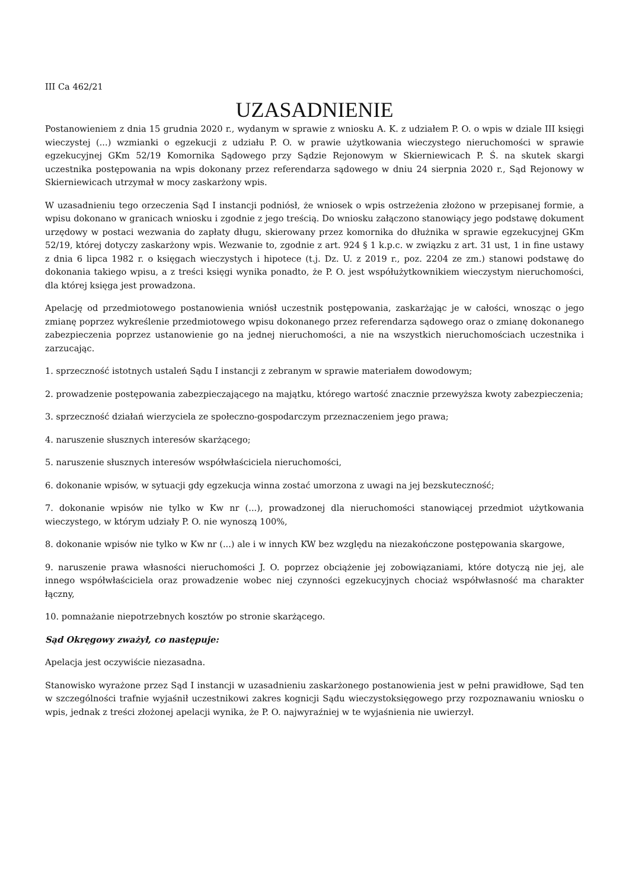III Ca 462/21
UZASADNIENIE
Postanowieniem z dnia 15 grudnia 2020 r., wydanym w sprawie z wniosku A. K. z udziałem P. O. o wpis w dziale III księgi wieczystej (...) wzmianki o egzekucji z udziału P. O. w prawie użytkowania wieczystego nieruchomości w sprawie egzekucyjnej GKm 52/19 Komornika Sądowego przy Sądzie Rejonowym w Skierniewicach P. Ś. na skutek skargi uczestnika postępowania na wpis dokonany przez referendarza sądowego w dniu 24 sierpnia 2020 r., Sąd Rejonowy w Skierniewicach utrzymał w mocy zaskarżony wpis.
W uzasadnieniu tego orzeczenia Sąd I instancji podniósł, że wniosek o wpis ostrzeżenia złożono w przepisanej formie, a wpisu dokonano w granicach wniosku i zgodnie z jego treścią. Do wniosku załączono stanowiący jego podstawę dokument urzędowy w postaci wezwania do zapłaty długu, skierowany przez komornika do dłużnika w sprawie egzekucyjnej GKm 52/19, której dotyczy zaskarżony wpis. Wezwanie to, zgodnie z art. 924 § 1 k.p.c. w związku z art. 31 ust, 1 in fine ustawy z dnia 6 lipca 1982 r. o księgach wieczystych i hipotece (t.j. Dz. U. z 2019 r., poz. 2204 ze zm.) stanowi podstawę do dokonania takiego wpisu, a z treści księgi wynika ponadto, że P. O. jest współużytkownikiem wieczystym nieruchomości, dla której księga jest prowadzona.
Apelację od przedmiotowego postanowienia wniósł uczestnik postępowania, zaskarżając je w całości, wnosząc o jego zmianę poprzez wykreślenie przedmiotowego wpisu dokonanego przez referendarza sądowego oraz o zmianę dokonanego zabezpieczenia poprzez ustanowienie go na jednej nieruchomości, a nie na wszystkich nieruchomościach uczestnika i zarzucając.
1. sprzeczność istotnych ustaleń Sądu I instancji z zebranym w sprawie materiałem dowodowym;
2. prowadzenie postępowania zabezpieczającego na majątku, którego wartość znacznie przewyższa kwoty zabezpieczenia;
3. sprzeczność działań wierzyciela ze społeczno-gospodarczym przeznaczeniem jego prawa;
4. naruszenie słusznych interesów skarżącego;
5. naruszenie słusznych interesów współwłaściciela nieruchomości,
6. dokonanie wpisów, w sytuacji gdy egzekucja winna zostać umorzona z uwagi na jej bezskuteczność;
7. dokonanie wpisów nie tylko w Kw nr (...), prowadzonej dla nieruchomości stanowiącej przedmiot użytkowania wieczystego, w którym udziały P. O. nie wynoszą 100%,
8. dokonanie wpisów nie tylko w Kw nr (...) ale i w innych KW bez względu na niezakończone postępowania skargowe,
9. naruszenie prawa własności nieruchomości J. O. poprzez obciążenie jej zobowiązaniami, które dotyczą nie jej, ale innego współwłaściciela oraz prowadzenie wobec niej czynności egzekucyjnych chociaż współwłasność ma charakter łączny,
10. pomnażanie niepotrzebnych kosztów po stronie skarżącego.
Sąd Okręgowy zważył, co następuje:
Apelacja jest oczywiście niezasadna.
Stanowisko wyrażone przez Sąd I instancji w uzasadnieniu zaskarżonego postanowienia jest w pełni prawidłowe, Sąd ten w szczególności trafnie wyjaśnił uczestnikowi zakres kognicji Sądu wieczystoksięgowego przy rozpoznawaniu wniosku o wpis, jednak z treści złożonej apelacji wynika, że P. O. najwyraźniej w te wyjaśnienia nie uwierzył.